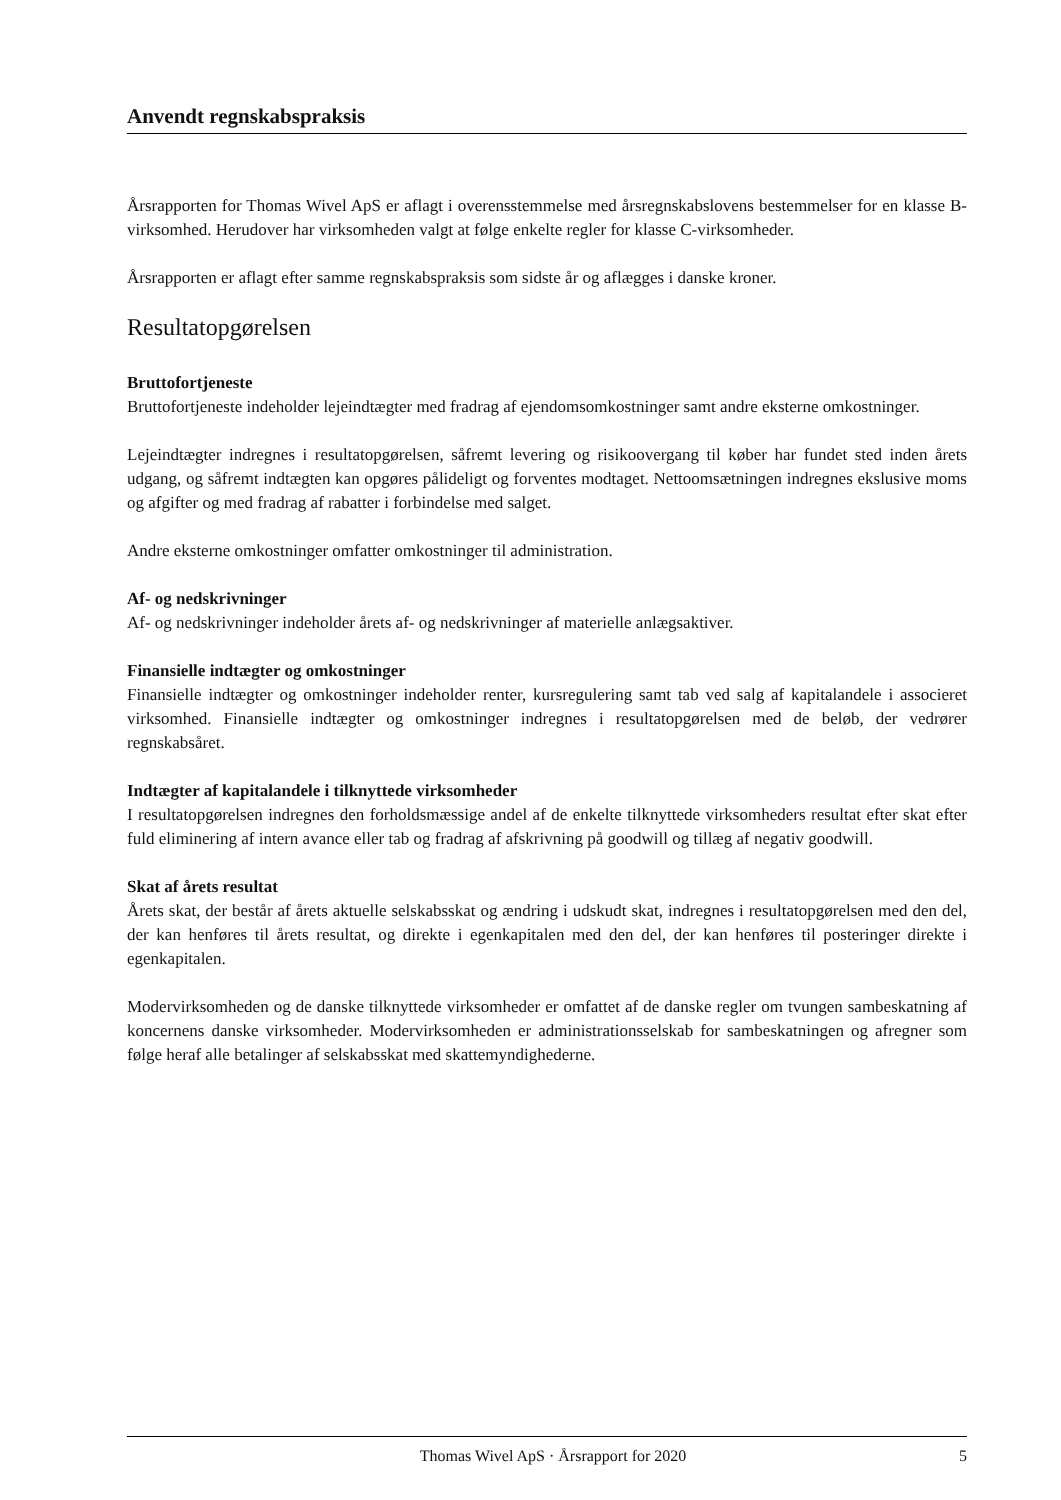Anvendt regnskabspraksis
Årsrapporten for Thomas Wivel ApS er aflagt i overensstemmelse med årsregnskabslovens bestemmelser for en klasse B-virksomhed. Herudover har virksomheden valgt at følge enkelte regler for klasse C-virksomheder.
Årsrapporten er aflagt efter samme regnskabspraksis som sidste år og aflægges i danske kroner.
Resultatopgørelsen
Bruttofortjeneste
Bruttofortjeneste indeholder lejeindtægter med fradrag af ejendomsomkostninger samt andre eksterne omkostninger.
Lejeindtægter indregnes i resultatopgørelsen, såfremt levering og risikoovergang til køber har fundet sted inden årets udgang, og såfremt indtægten kan opgøres pålideligt og forventes modtaget. Nettoomsætningen indregnes ekslusive moms og afgifter og med fradrag af rabatter i forbindelse med salget.
Andre eksterne omkostninger omfatter omkostninger til administration.
Af- og nedskrivninger
Af- og nedskrivninger indeholder årets af- og nedskrivninger af materielle anlægsaktiver.
Finansielle indtægter og omkostninger
Finansielle indtægter og omkostninger indeholder renter, kursregulering samt tab ved salg af kapitalandele i associeret virksomhed. Finansielle indtægter og omkostninger indregnes i resultatopgørelsen med de beløb, der vedrører regnskabsåret.
Indtægter af kapitalandele i tilknyttede virksomheder
I resultatopgørelsen indregnes den forholdsmæssige andel af de enkelte tilknyttede virksomheders resultat efter skat efter fuld eliminering af intern avance eller tab og fradrag af afskrivning på goodwill og tillæg af negativ goodwill.
Skat af årets resultat
Årets skat, der består af årets aktuelle selskabsskat og ændring i udskudt skat, indregnes i resultatopgørelsen med den del, der kan henføres til årets resultat, og direkte i egenkapitalen med den del, der kan henføres til posteringer direkte i egenkapitalen.
Modervirksomheden og de danske tilknyttede virksomheder er omfattet af de danske regler om tvungen sambeskatning af koncernens danske virksomheder. Modervirksomheden er administrationsselskab for sambeskatningen og afregner som følge heraf alle betalinger af selskabsskat med skattemyndighederne.
Thomas Wivel ApS · Årsrapport for 2020 5